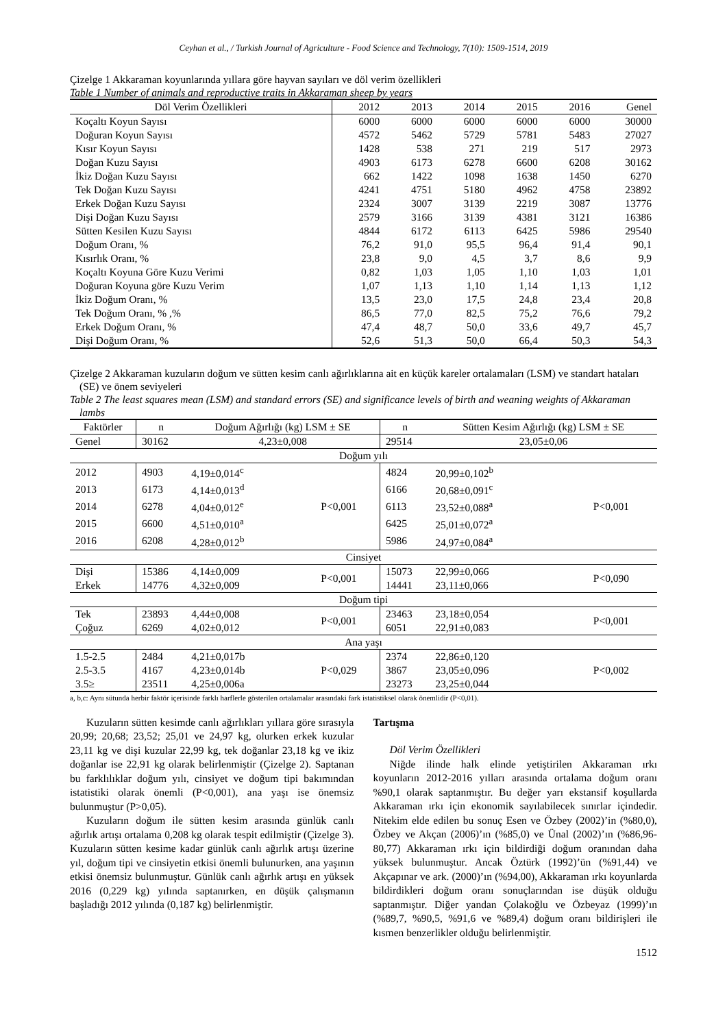Ceyhan et al., / Turkish Journal of Agriculture - Food Science and Technology, 7(10): 1509-1514, 2019
Çizelge 1 Akkaraman koyunlarında yıllara göre hayvan sayıları ve döl verim özellikleri
Table 1 Number of animals and reproductive traits in Akkaraman sheep by years
| Döl Verim Özellikleri | 2012 | 2013 | 2014 | 2015 | 2016 | Genel |
| --- | --- | --- | --- | --- | --- | --- |
| Koçaltı Koyun Sayısı | 6000 | 6000 | 6000 | 6000 | 6000 | 30000 |
| Doğuran Koyun Sayısı | 4572 | 5462 | 5729 | 5781 | 5483 | 27027 |
| Kısır Koyun Sayısı | 1428 | 538 | 271 | 219 | 517 | 2973 |
| Doğan Kuzu Sayısı | 4903 | 6173 | 6278 | 6600 | 6208 | 30162 |
| İkiz Doğan Kuzu Sayısı | 662 | 1422 | 1098 | 1638 | 1450 | 6270 |
| Tek Doğan Kuzu Sayısı | 4241 | 4751 | 5180 | 4962 | 4758 | 23892 |
| Erkek Doğan Kuzu Sayısı | 2324 | 3007 | 3139 | 2219 | 3087 | 13776 |
| Dişi Doğan Kuzu Sayısı | 2579 | 3166 | 3139 | 4381 | 3121 | 16386 |
| Sütten Kesilen Kuzu Sayısı | 4844 | 6172 | 6113 | 6425 | 5986 | 29540 |
| Doğum Oranı, % | 76,2 | 91,0 | 95,5 | 96,4 | 91,4 | 90,1 |
| Kısırlık Oranı, % | 23,8 | 9,0 | 4,5 | 3,7 | 8,6 | 9,9 |
| Koçaltı Koyuna Göre Kuzu Verimi | 0,82 | 1,03 | 1,05 | 1,10 | 1,03 | 1,01 |
| Doğuran Koyuna göre Kuzu Verim | 1,07 | 1,13 | 1,10 | 1,14 | 1,13 | 1,12 |
| İkiz Doğum Oranı, % | 13,5 | 23,0 | 17,5 | 24,8 | 23,4 | 20,8 |
| Tek Doğum Oranı, % ,% | 86,5 | 77,0 | 82,5 | 75,2 | 76,6 | 79,2 |
| Erkek Doğum Oranı, % | 47,4 | 48,7 | 50,0 | 33,6 | 49,7 | 45,7 |
| Dişi Doğum Oranı, % | 52,6 | 51,3 | 50,0 | 66,4 | 50,3 | 54,3 |
Çizelge 2 Akkaraman kuzuların doğum ve sütten kesim canlı ağırlıklarına ait en küçük kareler ortalamaları (LSM) ve standart hataları (SE) ve önem seviyeleri
Table 2 The least squares mean (LSM) and standard errors (SE) and significance levels of birth and weaning weights of Akkaraman lambs
| Faktörler | n | Doğum Ağırlığı (kg) LSM ± SE | | n | Sütten Kesim Ağırlığı (kg) LSM ± SE | |
| --- | --- | --- | --- | --- | --- | --- |
| Genel | 30162 | 4,23±0,008 | | 29514 | 23,05±0,06 | |
| Doğum yılı | | | | | | |
| 2012 | 4903 | 4,19±0,014<sup>c</sup> | P<0,001 | 4824 | 20,99±0,102<sup>b</sup> | P<0,001 |
| 2013 | 6173 | 4,14±0,013<sup>d</sup> | | 6166 | 20,68±0,091<sup>c</sup> | |
| 2014 | 6278 | 4,04±0,012<sup>e</sup> | | 6113 | 23,52±0,088<sup>a</sup> | |
| 2015 | 6600 | 4,51±0,010<sup>a</sup> | | 6425 | 25,01±0,072<sup>a</sup> | |
| 2016 | 6208 | 4,28±0,012<sup>b</sup> | | 5986 | 24,97±0,084<sup>a</sup> | |
| Cinsiyet | | | | | | |
| Dişi | 15386 | 4,14±0,009 | P<0,001 | 15073 | 22,99±0,066 | P<0,090 |
| Erkek | 14776 | 4,32±0,009 | | 14441 | 23,11±0,066 | |
| Doğum tipi | | | | | | |
| Tek | 23893 | 4,44±0,008 | P<0,001 | 23463 | 23,18±0,054 | P<0,001 |
| Çoğuz | 6269 | 4,02±0,012 | | 6051 | 22,91±0,083 | |
| Ana yaşı | | | | | | |
| 1.5-2.5 | 2484 | 4,21±0,017b | P<0,029 | 2374 | 22,86±0,120 | P<0,002 |
| 2.5-3.5 | 4167 | 4,23±0,014b | | 3867 | 23,05±0,096 | |
| 3.5≥ | 23511 | 4,25±0,006a | | 23273 | 23,25±0,044 | |
a, b,c: Aynı sütunda herbir faktör içerisinde farklı harflerle gösterilen ortalamalar arasındaki fark istatistiksel olarak önemlidir (P<0,01).
Kuzuların sütten kesimde canlı ağırlıkları yıllara göre sırasıyla 20,99; 20,68; 23,52; 25,01 ve 24,97 kg, olurken erkek kuzular 23,11 kg ve dişi kuzular 22,99 kg, tek doğanlar 23,18 kg ve ikiz doğanlar ise 22,91 kg olarak belirlenmiştir (Çizelge 2). Saptanan bu farklılıklar doğum yılı, cinsiyet ve doğum tipi bakımından istatistiki olarak önemli (P<0,001), ana yaşı ise önemsiz bulunmuştur (P>0,05).
Kuzuların doğum ile sütten kesim arasında günlük canlı ağırlık artışı ortalama 0,208 kg olarak tespit edilmiştir (Çizelge 3). Kuzuların sütten kesime kadar günlük canlı ağırlık artışı üzerine yıl, doğum tipi ve cinsiyetin etkisi önemli bulunurken, ana yaşının etkisi önemsiz bulunmuştur. Günlük canlı ağırlık artışı en yüksek 2016 (0,229 kg) yılında saptanırken, en düşük çalışmanın başladığı 2012 yılında (0,187 kg) belirlenmiştir.
Tartışma
Döl Verim Özellikleri
Niğde ilinde halk elinde yetiştirilen Akkaraman ırkı koyunların 2012-2016 yılları arasında ortalama doğum oranı %90,1 olarak saptanmıştır. Bu değer yarı ekstansif koşullarda Akkaraman ırkı için ekonomik sayılabilecek sınırlar içindedir. Nitekim elde edilen bu sonuç Esen ve Özbey (2002)’in (%80,0), Özbey ve Akçan (2006)’ın (%85,0) ve Ünal (2002)’ın (%86,96-80,77) Akkaraman ırkı için bildirdiği doğum oranından daha yüksek bulunmuştur. Ancak Öztürk (1992)’ün (%91,44) ve Akçapınar ve ark. (2000)’ın (%94,00), Akkaraman ırkı koyunlarda bildirdikleri doğum oranı sonuçlarından ise düşük olduğu saptanmıştır. Diğer yandan Çolakoğlu ve Özbeyaz (1999)’ın (%89,7, %90,5, %91,6 ve %89,4) doğum oranı bildirişleri ile kısmen benzerlikler olduğu belirlenmiştir.
1512